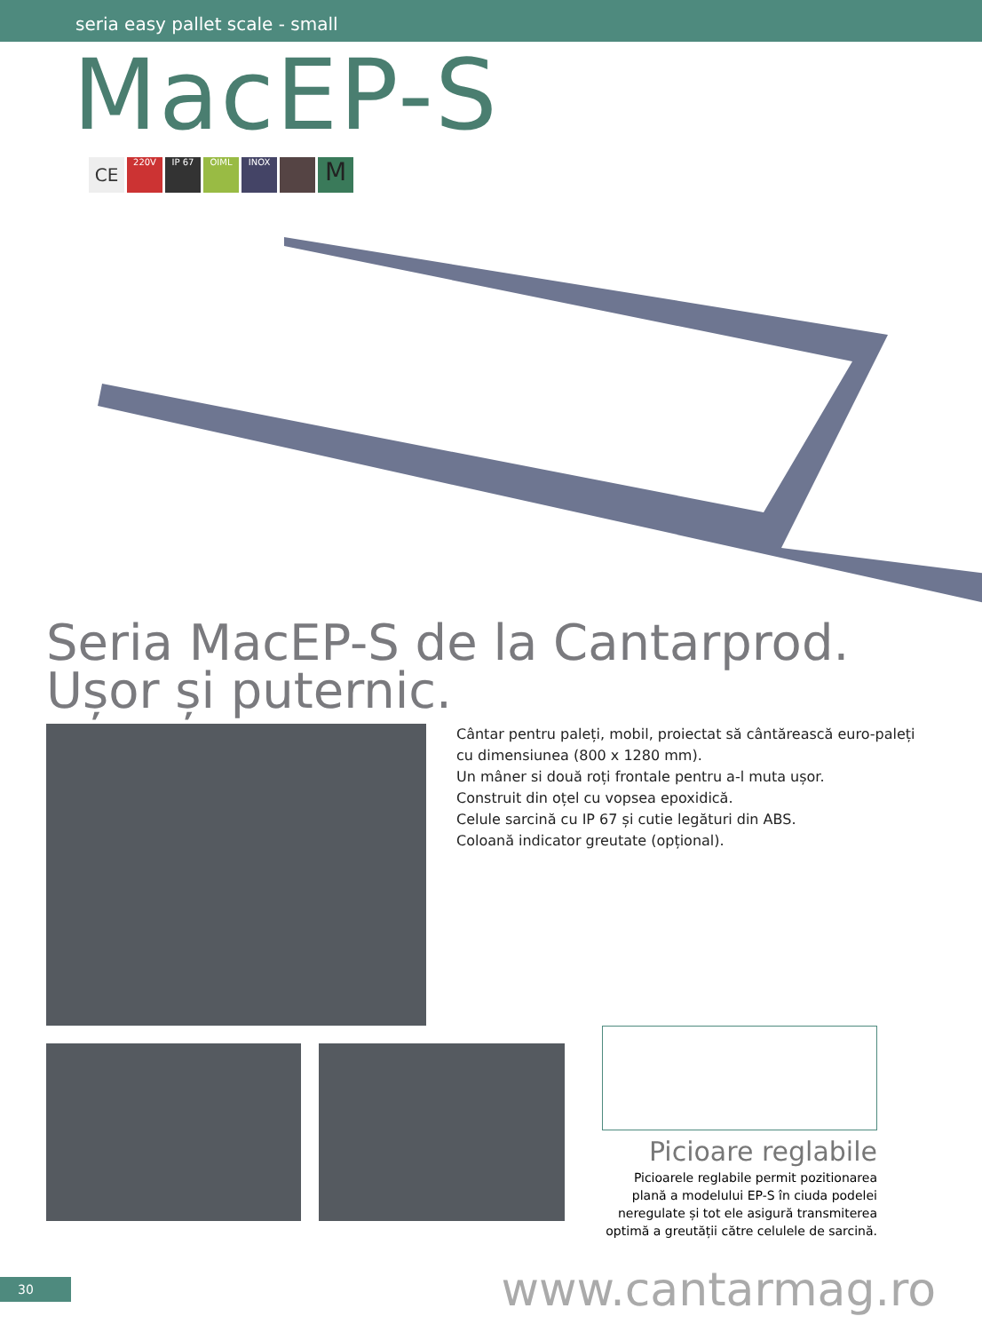seria easy pallet scale - small
MacEP-S
CE 220V IP 67 OIML INOX M
Seria MacEP-S de la Cantarprod.
Ușor și puternic.
Cântar pentru paleți, mobil, proiectat să cântărească euro-paleți
cu dimensiunea (800 x 1280 mm).
Un mâner si două roți frontale pentru a-l muta ușor.
Construit din oțel cu vopsea epoxidică.
Celule sarcină cu IP 67 și cutie legături din ABS.
Coloană indicator greutate (opțional).
Picioare reglabile
Picioarele reglabile permit pozitionarea plană a modelului EP-S în ciuda podelei neregulate și tot ele asigură transmiterea optimă a greutății către celulele de sarcină.
30
www.cantarmag.ro